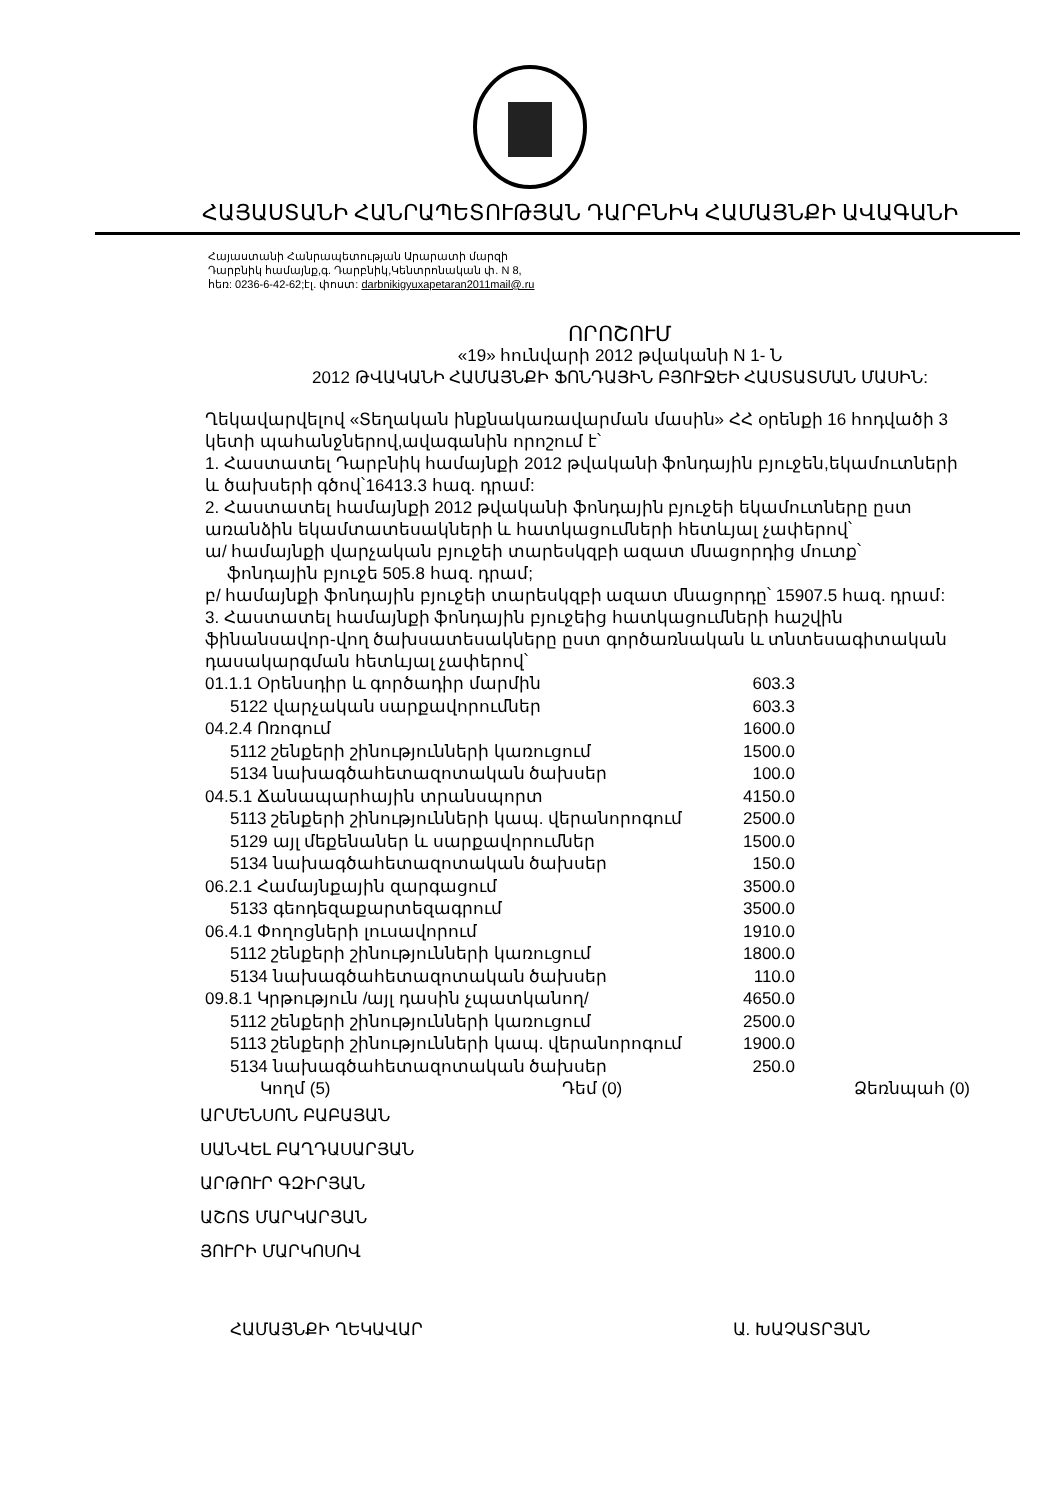ՀԱՅԱՍՏԱՆԻ ՀԱՆՐԱՊԵՏՈՒԹՅԱՆ ԴԱՐԲՆԻԿ ՀԱՄԱՅՆՔԻ ԱՎԱԳԱՆԻ
Հայաստանի Հանրապետության Արարատի մարզի
Դարբնիկ համայնք,գ. Դարբնիկ,Կենտրոնական փ. N 8,
հեռ: 0236-6-42-62;էլ. փոստ: darbnikigyuxapetaran2011mail@.ru
ՈՐՈՇՈՒՄ
«19» հունվարի 2012 թվականի N 1- Ն
2012 ԹՎԱԿԱՆԻ ՀԱՄԱՅՆՔԻ ՖՈՆԴԱՅԻՆ ԲՅՈՒՋԵԻ ՀԱՍՏԱՏՄԱՆ ՄԱՍԻՆ:
Ղեկավարվելով «Տեղական ինքնակառավարման մասին» ՀՀ օրենքի 16 հոդվածի 3 կետի պահանջներով,ավագանին որոշում է՝
1. Հաստատել Դարբնիկ համայնքի 2012 թվականի ֆոնդային բյուջեն,եկամուտների և ծախսերի գծով՝16413.3 հազ. դրամ:
2. Հաստատել համայնքի 2012 թվականի ֆոնդային բյուջեի եկամուտները ըստ առանձին եկամտատեսակների և հատկացումների հետևյալ չափերով՝
ա/ համայնքի վարչական բյուջեի տարեսկզբի ազատ մնացորդից մուտք՝ ֆոնդային բյուջե 505.8 հազ. դրամ;
բ/ համայնքի ֆոնդային բյուջեի տարեսկզբի ազատ մնացորդը՝ 15907.5 հազ. դրամ:
3. Հաստատել համայնքի ֆոնդային բյուջեից հատկացումների հաշվին ֆինանսավոր-վող ծախսատեսակները ըստ գործառնական և տնտեսագիտական դասակարգման հետևյալ չափերով՝
| 01.1.1 Օրենսդիր և գործադիր մարմին | 603.3 |
| 5122 վարչական սարքավորումներ | 603.3 |
| 04.2.4 Ոռոգում | 1600.0 |
| 5112 շենքերի շինությունների կառուցում | 1500.0 |
| 5134 նախագծահետազոտական ծախսեր | 100.0 |
| 04.5.1 Ճանապարհային տրանսպորտ | 4150.0 |
| 5113 շենքերի շինությունների կապ. վերանորոգում | 2500.0 |
| 5129 այլ մեքենաներ և սարքավորումներ | 1500.0 |
| 5134 նախագծահետազոտական ծախսեր | 150.0 |
| 06.2.1 Համայնքային զարգացում | 3500.0 |
| 5133 գեոդեզաքարտեզագրում | 3500.0 |
| 06.4.1 Փողոցների լուսավորում | 1910.0 |
| 5112 շենքերի շինությունների կառուցում | 1800.0 |
| 5134 նախագծահետազոտական ծախսեր | 110.0 |
| 09.8.1 Կրթություն /այլ դասին չպատկանող/ | 4650.0 |
| 5112 շենքերի շինությունների կառուցում | 2500.0 |
| 5113 շենքերի շինությունների կապ. վերանորոգում | 1900.0 |
| 5134 նախագծահետազոտական ծախսեր | 250.0 |
Կողմ (5) Դեմ (0) Ձեռնպահ (0)
ԱՐՄԵՆՍՈՆ ԲԱԲԱՅԱՆ
ՍԱՆՎԵԼ ԲԱՂԴԱՍԱՐՅԱՆ
ԱՐԹՈՒՐ ԳԶԻՐՅԱՆ
ԱՇՈՏ ՄԱՐԿԱՐՅԱՆ
ՅՈՒՐԻ ՄԱՐԿՈՍՈՎ
ՀԱՄԱՅՆՔԻ ՂԵԿԱՎԱՐ Ա. ԽԱՉԱՏՐՅԱՆ